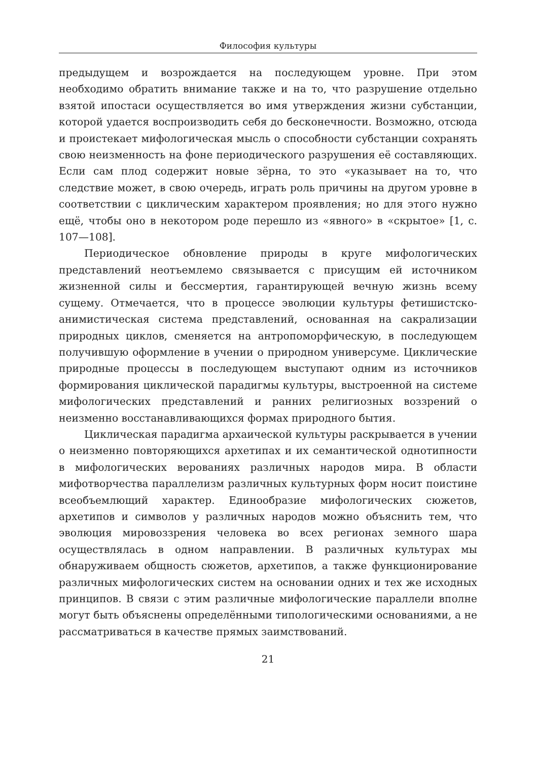Философия культуры
предыдущем и возрождается на последующем уровне. При этом необходимо обратить внимание также и на то, что разрушение отдельно взятой ипостаси осуществляется во имя утверждения жизни субстанции, которой удается воспроизводить себя до бесконечности. Возможно, отсюда и проистекает мифологическая мысль о способности субстанции сохранять свою неизменность на фоне периодического разрушения её составляющих. Если сам плод содержит новые зёрна, то это «указывает на то, что следствие может, в свою очередь, играть роль причины на другом уровне в соответствии с циклическим характером проявления; но для этого нужно ещё, чтобы оно в некотором роде перешло из «явного» в «скрытое» [1, с. 107—108].
Периодическое обновление природы в круге мифологических представлений неотъемлемо связывается с присущим ей источником жизненной силы и бессмертия, гарантирующей вечную жизнь всему сущему. Отмечается, что в процессе эволюции культуры фетишистско-анимистическая система представлений, основанная на сакрализации природных циклов, сменяется на антропоморфическую, в последующем получившую оформление в учении о природном универсуме. Циклические природные процессы в последующем выступают одним из источников формирования циклической парадигмы культуры, выстроенной на системе мифологических представлений и ранних религиозных воззрений о неизменно восстанавливающихся формах природного бытия.
Циклическая парадигма архаической культуры раскрывается в учении о неизменно повторяющихся архетипах и их семантической однотипности в мифологических верованиях различных народов мира. В области мифотворчества параллелизм различных культурных форм носит поистине всеобъемлющий характер. Единообразие мифологических сюжетов, архетипов и символов у различных народов можно объяснить тем, что эволюция мировоззрения человека во всех регионах земного шара осуществлялась в одном направлении. В различных культурах мы обнаруживаем общность сюжетов, архетипов, а также функционирование различных мифологических систем на основании одних и тех же исходных принципов. В связи с этим различные мифологические параллели вполне могут быть объяснены определёнными типологическими основаниями, а не рассматриваться в качестве прямых заимствований.
21